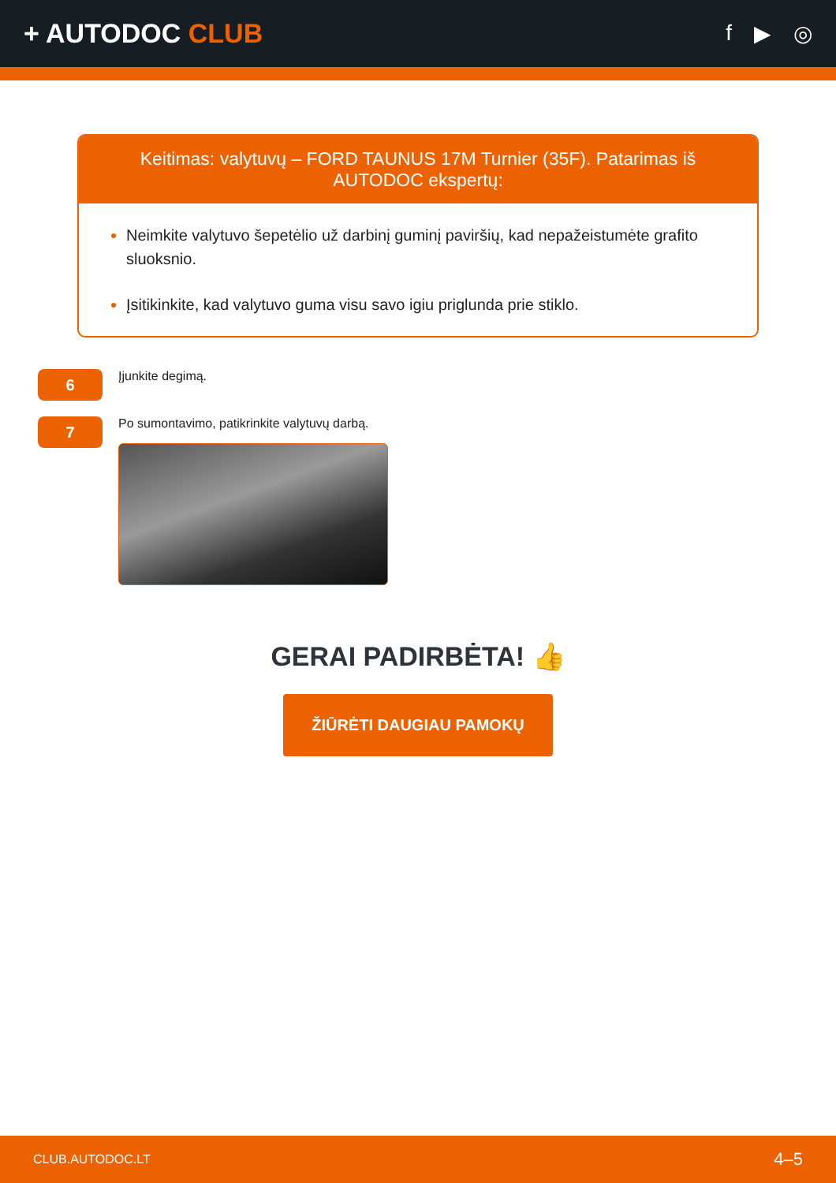+ AUTODOC CLUB
f ▶ ◎
Keitimas: valytuvų – FORD TAUNUS 17M Turnier (35F). Patarimas iš AUTODOC ekspertų:
Neimkite valytuvo šepetėlio už darbinį guminį paviršių, kad nepažeistumėte grafito sluoksnio.
Įsitikinkite, kad valytuvo guma visu savo igiu priglunda prie stiklo.
6
Įjunkite degimą.
7
Po sumontavimo, patikrinkite valytuvų darbą.
GERAI PADIRBĖTA! 👍
ŽIŪRĖTI DAUGIAU PAMOKŲ
CLUB.AUTODOC.LT 4–5